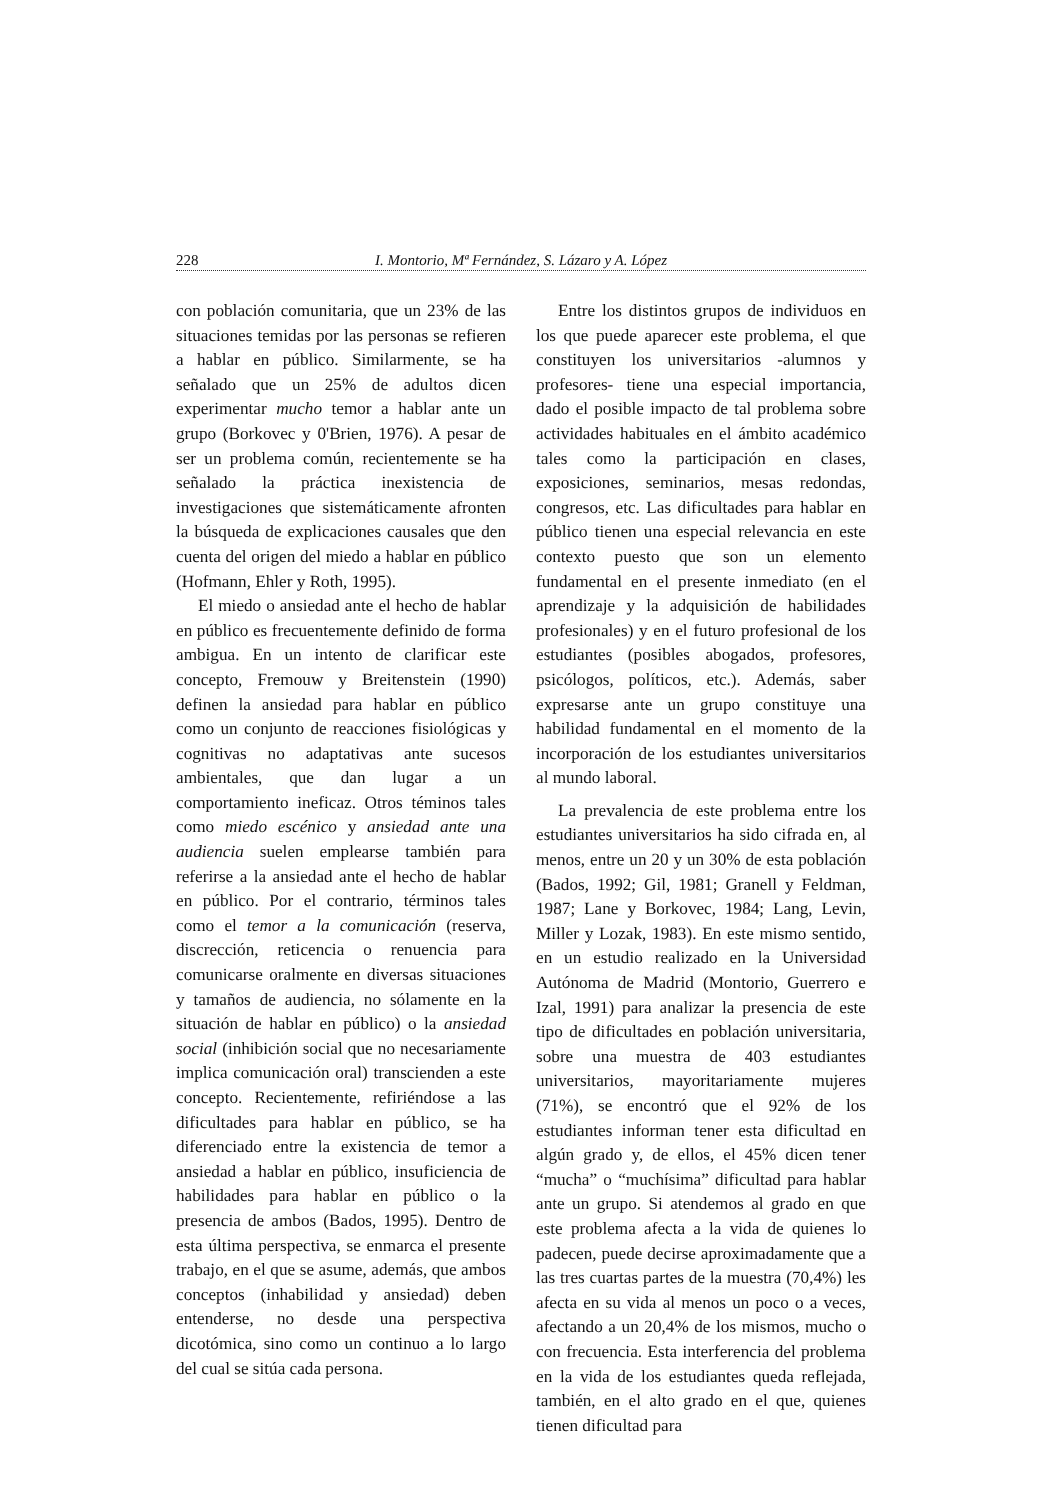228 I. Montorio, Mª Fernández, S. Lázaro y A. López
con población comunitaria, que un 23% de las situaciones temidas por las personas se refieren a hablar en público. Similarmente, se ha señalado que un 25% de adultos dicen experimentar mucho temor a hablar ante un grupo (Borkovec y 0'Brien, 1976). A pesar de ser un problema común, recientemente se ha señalado la práctica inexistencia de investigaciones que sistemáticamente afronten la búsqueda de explicaciones causales que den cuenta del origen del miedo a hablar en público (Hofmann, Ehler y Roth, 1995).
El miedo o ansiedad ante el hecho de hablar en público es frecuentemente definido de forma ambigua. En un intento de clarificar este concepto, Fremouw y Breitenstein (1990) definen la ansiedad para hablar en público como un conjunto de reacciones fisiológicas y cognitivas no adaptativas ante sucesos ambientales, que dan lugar a un comportamiento ineficaz. Otros téminos tales como miedo escénico y ansiedad ante una audiencia suelen emplearse también para referirse a la ansiedad ante el hecho de hablar en público. Por el contrario, términos tales como el temor a la comunicación (reserva, discrección, reticencia o renuencia para comunicarse oralmente en diversas situaciones y tamaños de audiencia, no sólamente en la situación de hablar en público) o la ansiedad social (inhibición social que no necesariamente implica comunicación oral) transcienden a este concepto. Recientemente, refiriéndose a las dificultades para hablar en público, se ha diferenciado entre la existencia de temor a ansiedad a hablar en público, insuficiencia de habilidades para hablar en público o la presencia de ambos (Bados, 1995). Dentro de esta última perspectiva, se enmarca el presente trabajo, en el que se asume, además, que ambos conceptos (inhabilidad y ansiedad) deben entenderse, no desde una perspectiva dicotómica, sino como un continuo a lo largo del cual se sitúa cada persona.
Entre los distintos grupos de individuos en los que puede aparecer este problema, el que constituyen los universitarios -alumnos y profesores- tiene una especial importancia, dado el posible impacto de tal problema sobre actividades habituales en el ámbito académico tales como la participación en clases, exposiciones, seminarios, mesas redondas, congresos, etc. Las dificultades para hablar en público tienen una especial relevancia en este contexto puesto que son un elemento fundamental en el presente inmediato (en el aprendizaje y la adquisición de habilidades profesionales) y en el futuro profesional de los estudiantes (posibles abogados, profesores, psicólogos, políticos, etc.). Además, saber expresarse ante un grupo constituye una habilidad fundamental en el momento de la incorporación de los estudiantes universitarios al mundo laboral.
La prevalencia de este problema entre los estudiantes universitarios ha sido cifrada en, al menos, entre un 20 y un 30% de esta población (Bados, 1992; Gil, 1981; Granell y Feldman, 1987; Lane y Borkovec, 1984; Lang, Levin, Miller y Lozak, 1983). En este mismo sentido, en un estudio realizado en la Universidad Autónoma de Madrid (Montorio, Guerrero e Izal, 1991) para analizar la presencia de este tipo de dificultades en población universitaria, sobre una muestra de 403 estudiantes universitarios, mayoritariamente mujeres (71%), se encontró que el 92% de los estudiantes informan tener esta dificultad en algún grado y, de ellos, el 45% dicen tener “mucha” o “muchísima” dificultad para hablar ante un grupo. Si atendemos al grado en que este problema afecta a la vida de quienes lo padecen, puede decirse aproximadamente que a las tres cuartas partes de la muestra (70,4%) les afecta en su vida al menos un poco o a veces, afectando a un 20,4% de los mismos, mucho o con frecuencia. Esta interferencia del problema en la vida de los estudiantes queda reflejada, también, en el alto grado en el que, quienes tienen dificultad para